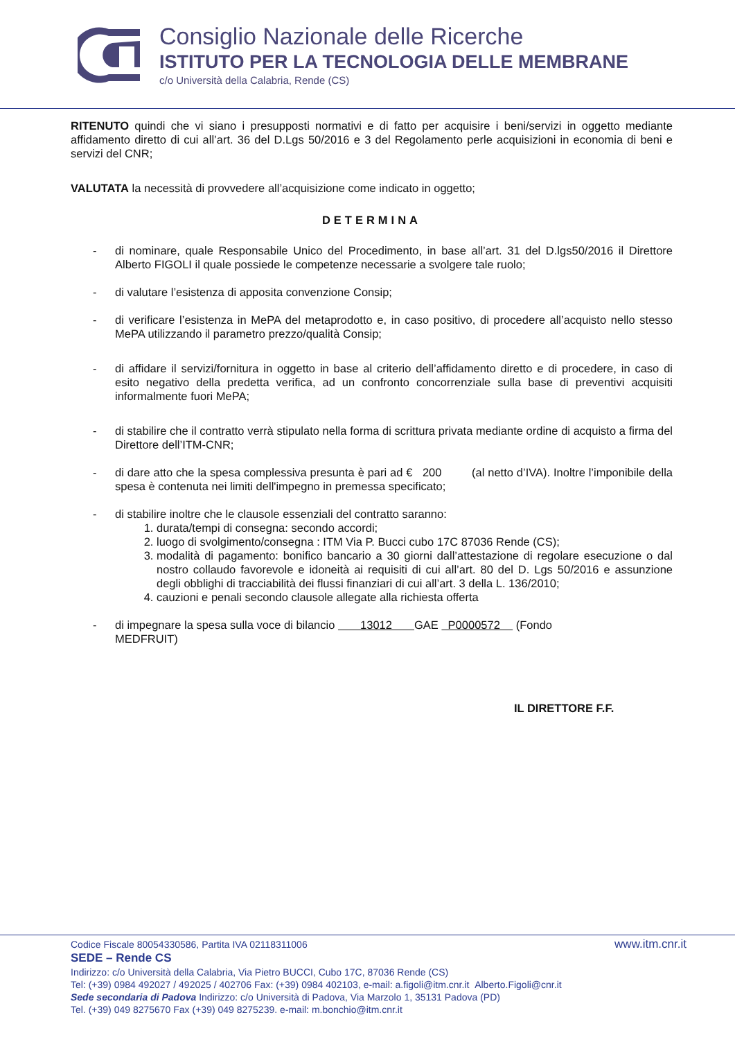Consiglio Nazionale delle Ricerche
ISTITUTO PER LA TECNOLOGIA DELLE MEMBRANE
c/o Università della Calabria, Rende (CS)
RITENUTO quindi che vi siano i presupposti normativi e di fatto per acquisire i beni/servizi in oggetto mediante affidamento diretto di cui all’art. 36 del D.Lgs 50/2016 e 3 del Regolamento perle acquisizioni in economia di beni e servizi del CNR;
VALUTATA la necessità di provvedere all’acquisizione come indicato in oggetto;
DETERMINA
- di nominare, quale Responsabile Unico del Procedimento, in base all’art. 31 del D.lgs50/2016 il Direttore Alberto FIGOLI il quale possiede le competenze necessarie a svolgere tale ruolo;
- di valutare l’esistenza di apposita convenzione Consip;
- di verificare l’esistenza in MePA del metaprodotto e, in caso positivo, di procedere all’acquisto nello stesso MePA utilizzando il parametro prezzo/qualità Consip;
- di affidare il servizi/fornitura in oggetto in base al criterio dell’affidamento diretto e di procedere, in caso di esito negativo della predetta verifica, ad un confronto concorrenziale sulla base di preventivi acquisiti informalmente fuori MePA;
- di stabilire che il contratto verrà stipulato nella forma di scrittura privata mediante ordine di acquisto a firma del Direttore dell’ITM-CNR;
- di dare atto che la spesa complessiva presunta è pari ad € 200 (al netto d’IVA). Inoltre l’imponibile della spesa è contenuta nei limiti dell'impegno in premessa specificato;
- di stabilire inoltre che le clausole essenziali del contratto saranno:
1. durata/tempi di consegna: secondo accordi;
2. luogo di svolgimento/consegna : ITM Via P. Bucci cubo 17C 87036 Rende (CS);
3. modalità di pagamento: bonifico bancario a 30 giorni dall’attestazione di regolare esecuzione o dal nostro collaudo favorevole e idoneità ai requisiti di cui all’art. 80 del D. Lgs 50/2016 e assunzione degli obblighi di tracciabilità dei flussi finanziari di cui all’art. 3 della L. 136/2010;
4. cauzioni e penali secondo clausole allegate alla richiesta offerta
- di impegnare la spesa sulla voce di bilancio 13012 GAE P0000572 (Fondo
MEDFRUIT)
IL DIRETTORE F.F.
Codice Fiscale 80054330586, Partita IVA 02118311006 www.itm.cnr.it
SEDE – Rende CS
Indirizzo: c/o Università della Calabria, Via Pietro BUCCI, Cubo 17C, 87036 Rende (CS)
Tel: (+39) 0984 492027 / 492025 / 402706 Fax: (+39) 0984 402103, e-mail: a.figoli@itm.cnr.it Alberto.Figoli@cnr.it
Sede secondaria di Padova Indirizzo: c/o Università di Padova, Via Marzolo 1, 35131 Padova (PD)
Tel. (+39) 049 8275670 Fax (+39) 049 8275239. e-mail: m.bonchio@itm.cnr.it